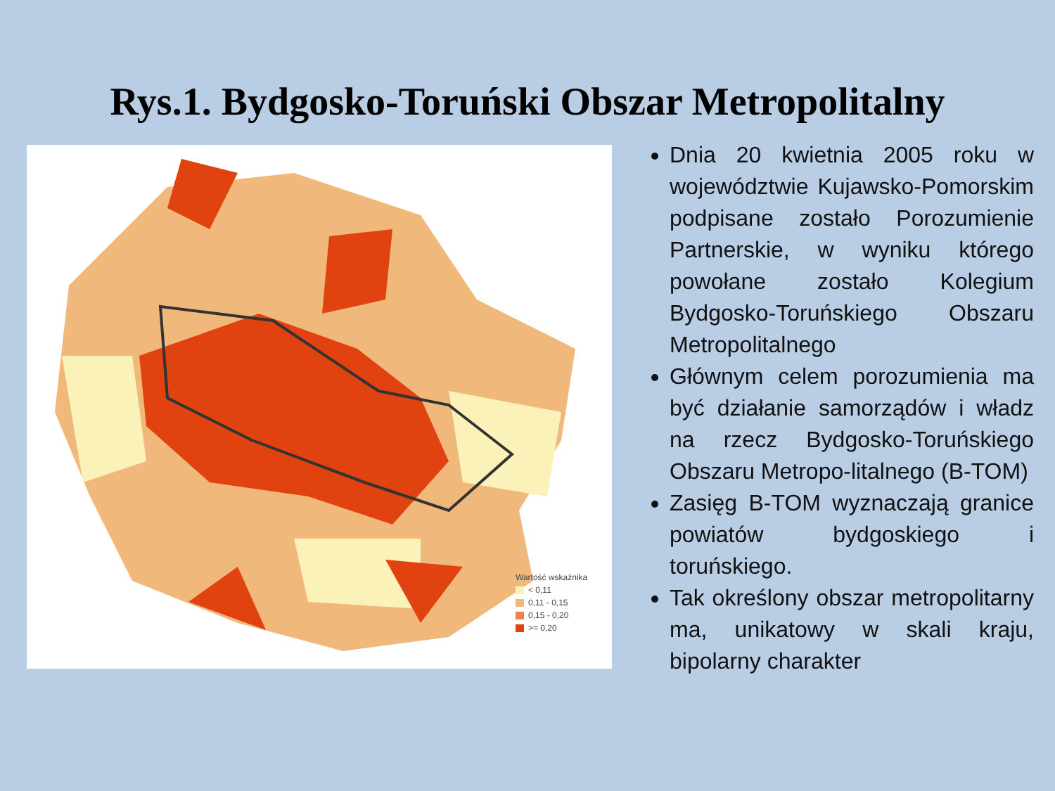Rys.1. Bydgosko-Toruński Obszar Metropolitalny
Wartość wskaźnika
< 0,11
0,11 - 0,15
0,15 - 0,20
>= 0,20
Dnia 20 kwietnia 2005 roku w województwie Kujawsko-Pomorskim podpisane zostało Porozumienie Partnerskie, w wyniku którego powołane zostało Kolegium Bydgosko-Toruńskiego Obszaru Metropolitalnego
Głównym celem porozumienia ma być działanie samorządów i władz na rzecz Bydgosko-Toruńskiego Obszaru Metropo-litalnego (B-TOM)
Zasięg B-TOM wyznaczają granice powiatów bydgoskiego i toruńskiego.
Tak określony obszar metropolitarny ma, unikatowy w skali kraju, bipolarny charakter